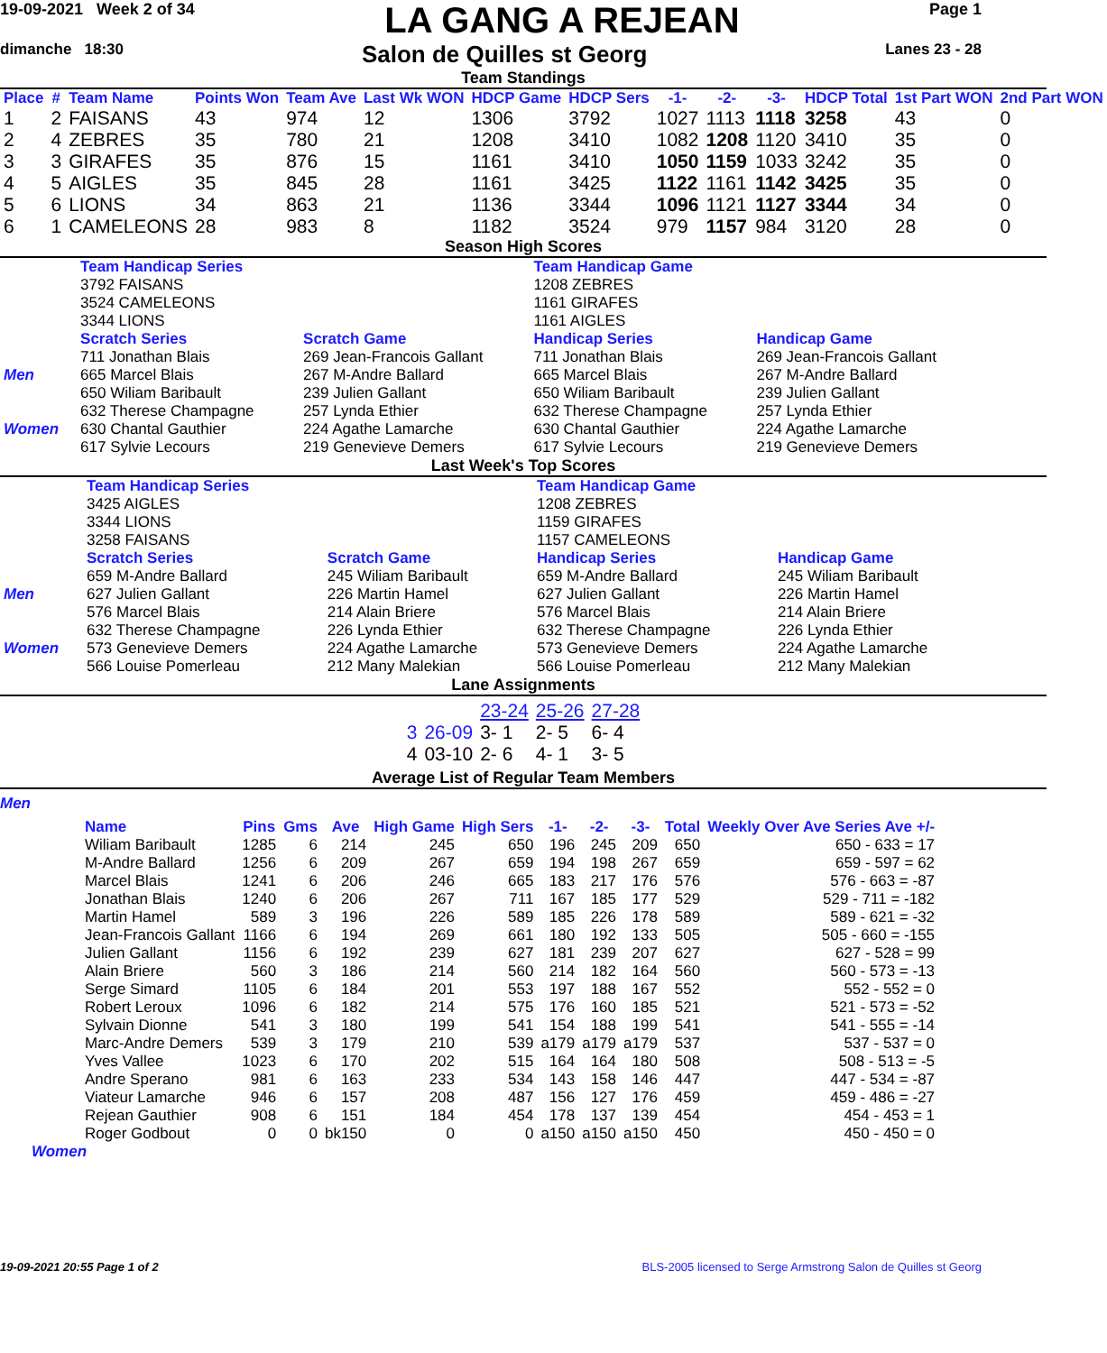19-09-2021 Week 2 of 34 LA GANG A REJEAN Page 1
dimanche 18:30 Salon de Quilles st Georg Lanes 23 - 28
Team Standings
| Place | # | Team Name | Points Won | Team Ave | Last Wk WON | HDCP Game | HDCP Sers | -1- | -2- | -3- | HDCP Total | 1st Part WON | 2nd Part WON |
| --- | --- | --- | --- | --- | --- | --- | --- | --- | --- | --- | --- | --- | --- |
| 1 | 2 | FAISANS | 43 | 974 | 12 | 1306 | 3792 | 1027 | 1113 | 1118 | 3258 | 43 | 0 |
| 2 | 4 | ZEBRES | 35 | 780 | 21 | 1208 | 3410 | 1082 | 1208 | 1120 | 3410 | 35 | 0 |
| 3 | 3 | GIRAFES | 35 | 876 | 15 | 1161 | 3410 | 1050 | 1159 | 1033 | 3242 | 35 | 0 |
| 4 | 5 | AIGLES | 35 | 845 | 28 | 1161 | 3425 | 1122 | 1161 | 1142 | 3425 | 35 | 0 |
| 5 | 6 | LIONS | 34 | 863 | 21 | 1136 | 3344 | 1096 | 1121 | 1127 | 3344 | 34 | 0 |
| 6 | 1 | CAMELEONS | 28 | 983 | 8 | 1182 | 3524 | 979 | 1157 | 984 | 3120 | 28 | 0 |
Season High Scores
| | Team Handicap Series | | Team Handicap Game | |
| | 3792 FAISANS 3524 CAMELEONS 3344 LIONS | | 1208 ZEBRES 1161 GIRAFES 1161 AIGLES | |
| | Scratch Series | Scratch Game | Handicap Series | Handicap Game |
| Men | 711 Jonathan Blais 665 Marcel Blais 650 Wiliam Baribault | 269 Jean-Francois Gallant 267 M-Andre Ballard 239 Julien Gallant | 711 Jonathan Blais 665 Marcel Blais 650 Wiliam Baribault | 269 Jean-Francois Gallant 267 M-Andre Ballard 239 Julien Gallant |
| Women | 632 Therese Champagne 630 Chantal Gauthier 617 Sylvie Lecours | 257 Lynda Ethier 224 Agathe Lamarche 219 Genevieve Demers | 632 Therese Champagne 630 Chantal Gauthier 617 Sylvie Lecours | 257 Lynda Ethier 224 Agathe Lamarche 219 Genevieve Demers |
Last Week's Top Scores
| | Team Handicap Series | | Team Handicap Game | |
| | 3425 AIGLES 3344 LIONS 3258 FAISANS | | 1208 ZEBRES 1159 GIRAFES 1157 CAMELEONS | |
| | Scratch Series | Scratch Game | Handicap Series | Handicap Game |
| Men | 659 M-Andre Ballard 627 Julien Gallant 576 Marcel Blais | 245 Wiliam Baribault 226 Martin Hamel 214 Alain Briere | 659 M-Andre Ballard 627 Julien Gallant 576 Marcel Blais | 245 Wiliam Baribault 226 Martin Hamel 214 Alain Briere |
| Women | 632 Therese Champagne 573 Genevieve Demers 566 Louise Pomerleau | 226 Lynda Ethier 224 Agathe Lamarche 212 Many Malekian | 632 Therese Champagne 573 Genevieve Demers 566 Louise Pomerleau | 226 Lynda Ethier 224 Agathe Lamarche 212 Many Malekian |
Lane Assignments
| | | 23-24 | 25-26 | 27-28 |
| 3 | 26-09 | 3- 1 | 2- 5 | 6- 4 |
| 4 | 03-10 | 2- 6 | 4- 1 | 3- 5 |
Average List of Regular Team Members
Men
| Name | Pins | Gms | Ave | High Game | High Sers | -1- | -2- | -3- | Total | Weekly Over Ave Series Ave +/- |
| --- | --- | --- | --- | --- | --- | --- | --- | --- | --- | --- |
| Wiliam Baribault | 1285 | 6 | 214 | 245 | 650 | 196 | 245 | 209 | 650 | 650 - 633 = 17 |
| M-Andre Ballard | 1256 | 6 | 209 | 267 | 659 | 194 | 198 | 267 | 659 | 659 - 597 = 62 |
| Marcel Blais | 1241 | 6 | 206 | 246 | 665 | 183 | 217 | 176 | 576 | 576 - 663 = -87 |
| Jonathan Blais | 1240 | 6 | 206 | 267 | 711 | 167 | 185 | 177 | 529 | 529 - 711 = -182 |
| Martin Hamel | 589 | 3 | 196 | 226 | 589 | 185 | 226 | 178 | 589 | 589 - 621 = -32 |
| Jean-Francois Gallant | 1166 | 6 | 194 | 269 | 661 | 180 | 192 | 133 | 505 | 505 - 660 = -155 |
| Julien Gallant | 1156 | 6 | 192 | 239 | 627 | 181 | 239 | 207 | 627 | 627 - 528 = 99 |
| Alain Briere | 560 | 3 | 186 | 214 | 560 | 214 | 182 | 164 | 560 | 560 - 573 = -13 |
| Serge Simard | 1105 | 6 | 184 | 201 | 553 | 197 | 188 | 167 | 552 | 552 - 552 = 0 |
| Robert Leroux | 1096 | 6 | 182 | 214 | 575 | 176 | 160 | 185 | 521 | 521 - 573 = -52 |
| Sylvain Dionne | 541 | 3 | 180 | 199 | 541 | 154 | 188 | 199 | 541 | 541 - 555 = -14 |
| Marc-Andre Demers | 539 | 3 | 179 | 210 | 539 | a179 | a179 | a179 | 537 | 537 - 537 = 0 |
| Yves Vallee | 1023 | 6 | 170 | 202 | 515 | 164 | 164 | 180 | 508 | 508 - 513 = -5 |
| Andre Sperano | 981 | 6 | 163 | 233 | 534 | 143 | 158 | 146 | 447 | 447 - 534 = -87 |
| Viateur Lamarche | 946 | 6 | 157 | 208 | 487 | 156 | 127 | 176 | 459 | 459 - 486 = -27 |
| Rejean Gauthier | 908 | 6 | 151 | 184 | 454 | 178 | 137 | 139 | 454 | 454 - 453 = 1 |
| Roger Godbout | 0 | 0 | bk150 | 0 | 0 | a150 | a150 | a150 | 450 | 450 - 450 = 0 |
Women
19-09-2021 20:55 Page 1 of 2 BLS-2005 licensed to Serge Armstrong Salon de Quilles st Georg